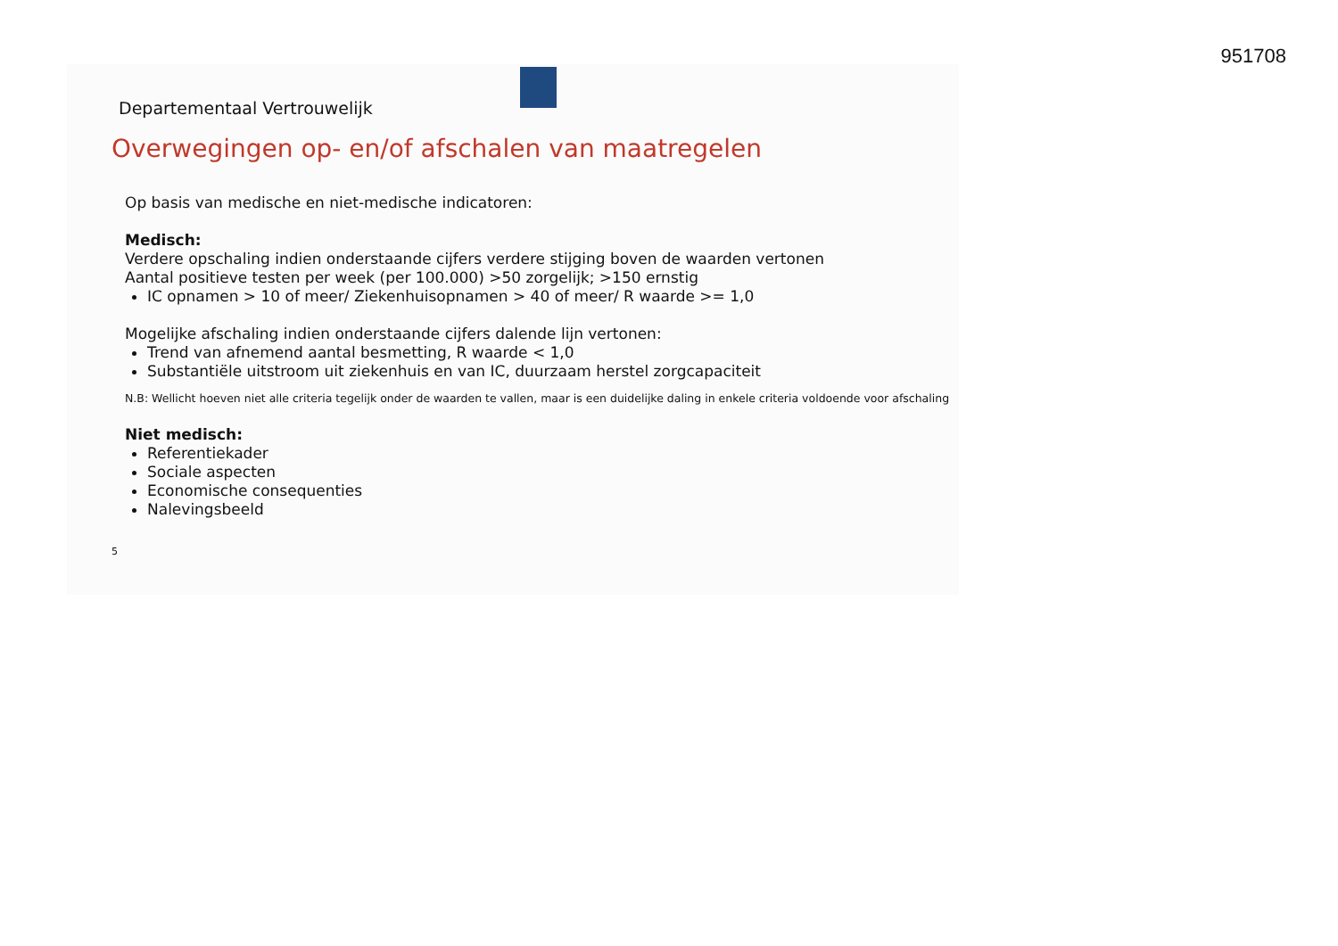951708
Departementaal Vertrouwelijk
Overwegingen op- en/of afschalen van maatregelen
Op basis van medische en niet-medische indicatoren:
Medisch:
Verdere opschaling indien onderstaande cijfers verdere stijging boven de waarden vertonen
Aantal positieve testen per week (per 100.000) >50 zorgelijk; >150 ernstig
IC opnamen > 10 of meer/ Ziekenhuisopnamen > 40 of meer/ R waarde >= 1,0
Mogelijke afschaling indien onderstaande cijfers dalende lijn vertonen:
Trend van afnemend aantal besmetting, R waarde < 1,0
Substantiële uitstroom uit ziekenhuis en van IC, duurzaam herstel zorgcapaciteit
N.B: Wellicht hoeven niet alle criteria tegelijk onder de waarden te vallen, maar is een duidelijke daling in enkele criteria voldoende voor afschaling
Niet medisch:
Referentiekader
Sociale aspecten
Economische consequenties
Nalevingsbeeld
5